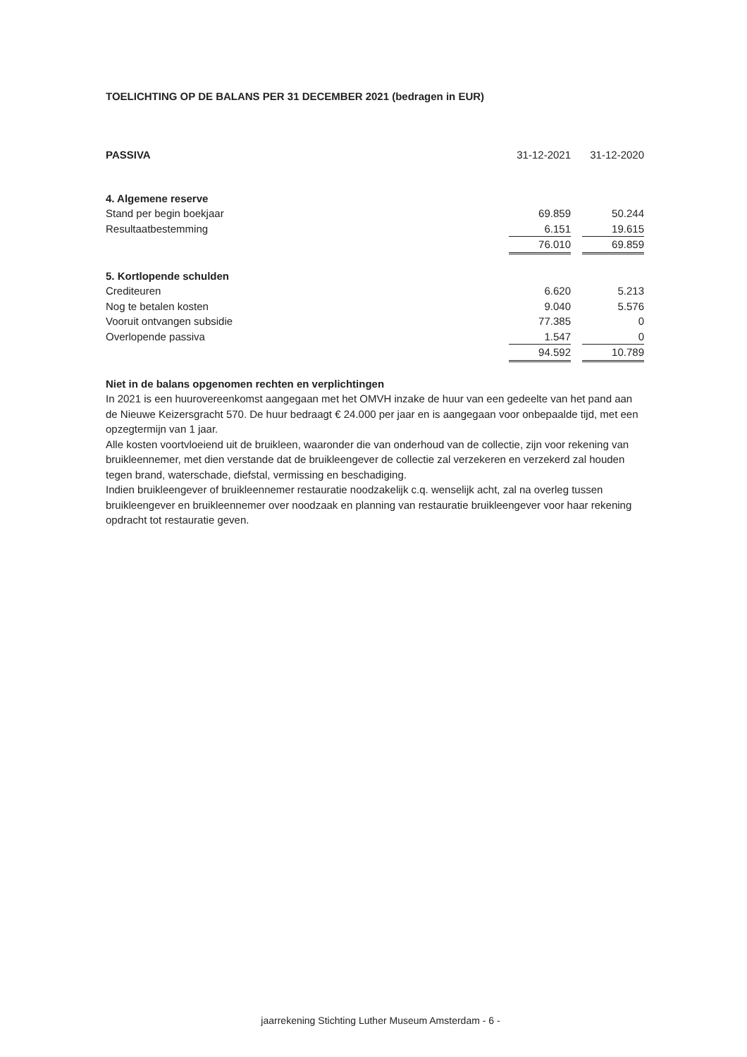TOELICHTING OP DE BALANS PER 31 DECEMBER 2021 (bedragen in EUR)
| PASSIVA | 31-12-2021 | | 31-12-2020 |
| 4. Algemene reserve | | | |
| Stand per begin boekjaar | 69.859 | | 50.244 |
| Resultaatbestemming | 6.151 | | 19.615 |
| | 76.010 | | 69.859 |
| 5. Kortlopende schulden | | | |
| Crediteuren | 6.620 | | 5.213 |
| Nog te betalen kosten | 9.040 | | 5.576 |
| Vooruit ontvangen subsidie | 77.385 | | 0 |
| Overlopende passiva | 1.547 | | 0 |
| | 94.592 | | 10.789 |
Niet in de balans opgenomen rechten en verplichtingen
In 2021 is een huurovereenkomst aangegaan met het OMVH inzake de huur van een gedeelte van het pand aan de Nieuwe Keizersgracht 570. De huur bedraagt € 24.000 per jaar en is aangegaan voor onbepaalde tijd, met een opzegtermijn van 1 jaar.
Alle kosten voortvloeiend uit de bruikleen, waaronder die van onderhoud van de collectie, zijn voor rekening van bruikleennemer, met dien verstande dat de bruikleengever de collectie zal verzekeren en verzekerd zal houden tegen brand, waterschade, diefstal, vermissing en beschadiging.
Indien bruikleengever of bruikleennemer restauratie noodzakelijk c.q. wenselijk acht, zal na overleg tussen bruikleengever en bruikleennemer over noodzaak en planning van restauratie bruikleengever voor haar rekening opdracht tot restauratie geven.
jaarrekening Stichting Luther Museum Amsterdam - 6 -